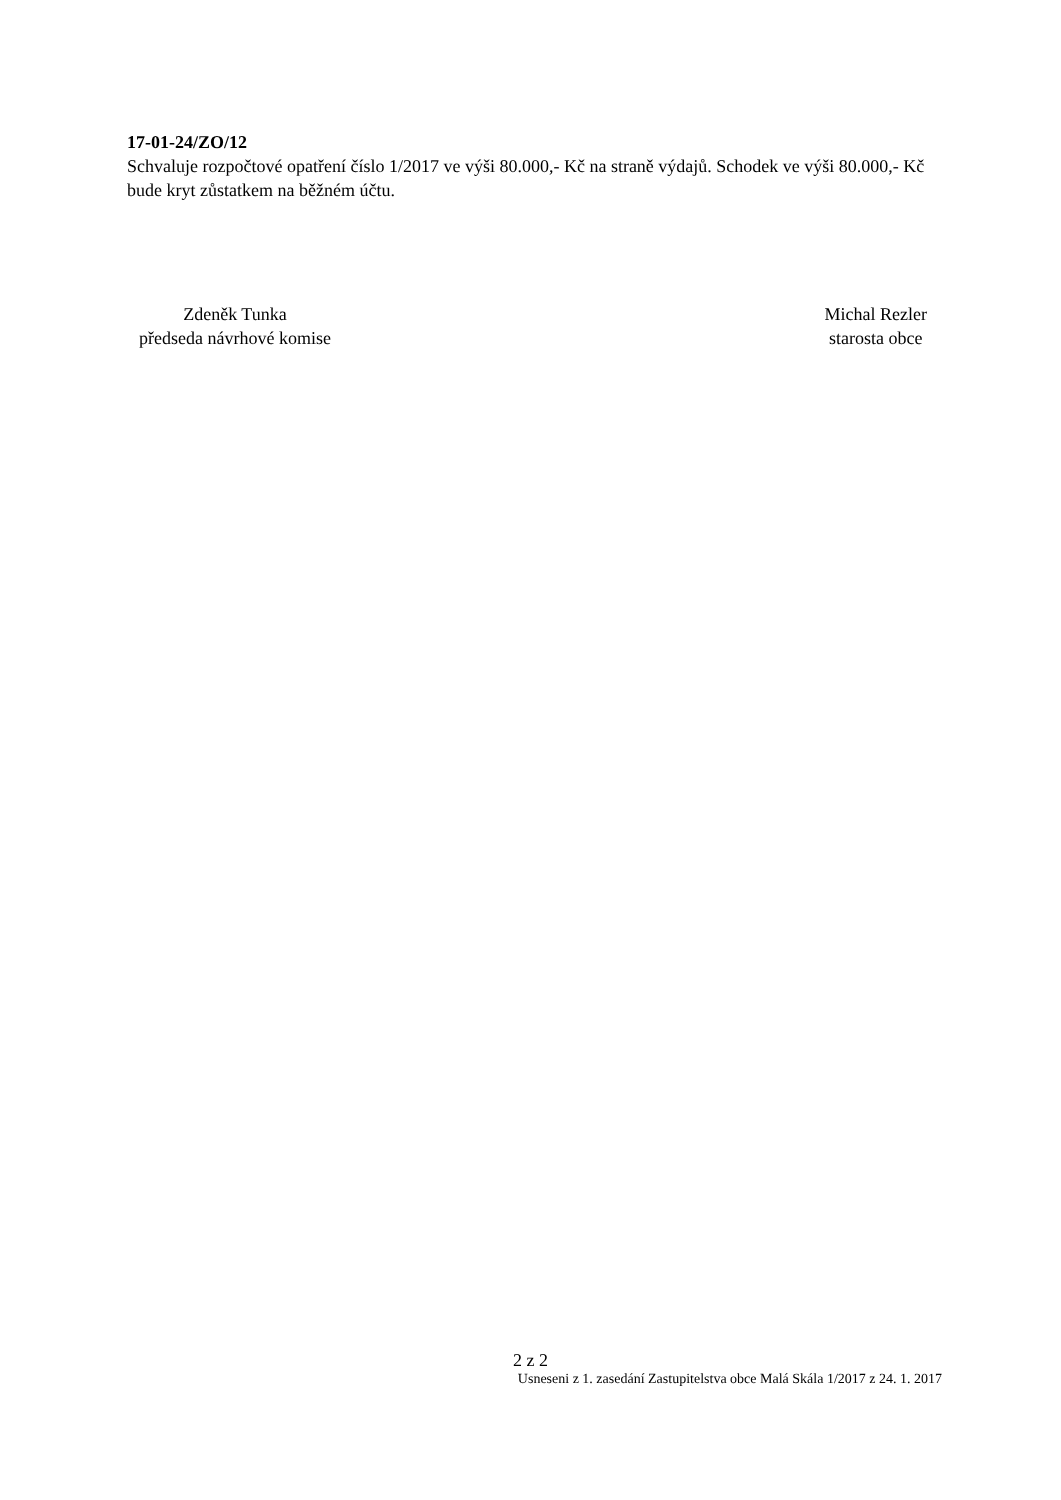17-01-24/ZO/12
Schvaluje rozpočtové opatření číslo 1/2017 ve výši 80.000,- Kč na straně výdajů. Schodek ve výši 80.000,- Kč bude kryt zůstatkem na běžném účtu.
Zdeněk Tunka
předseda návrhové komise
Michal Rezler
starosta obce
2 z 2
Usneseni z 1. zasedání Zastupitelstva obce Malá Skála 1/2017 z 24. 1. 2017